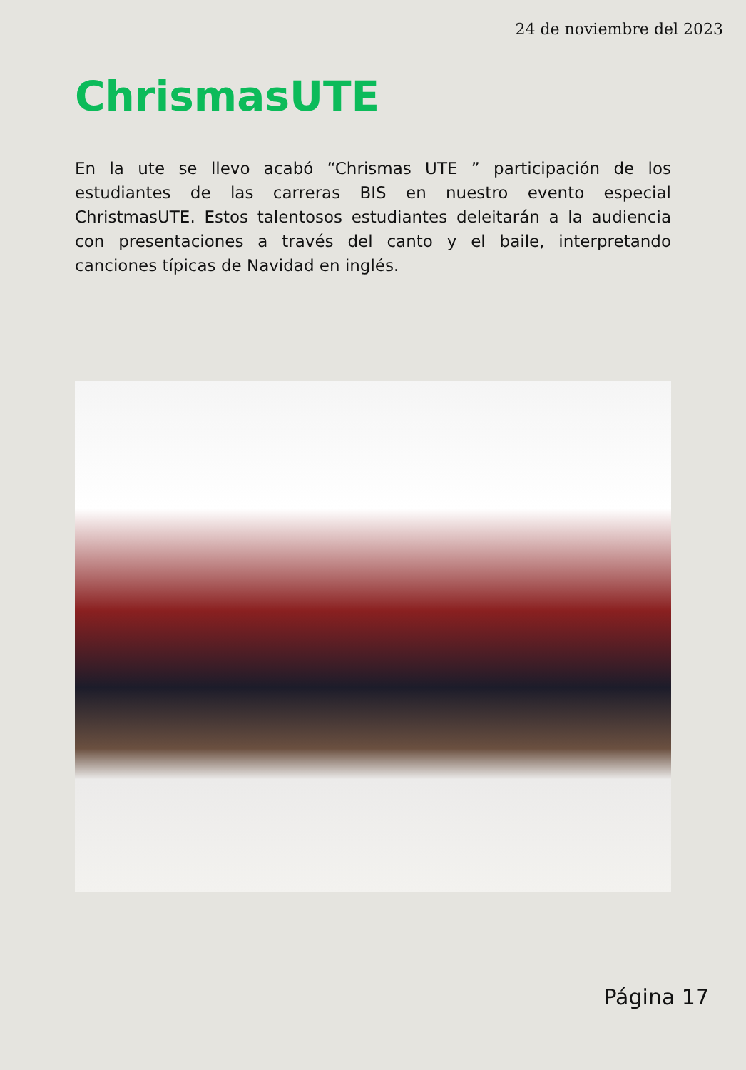24 de noviembre del 2023
ChrismasUTE
En la ute se llevo acabó “Chrismas UTE ” participación de los estudiantes de las carreras BIS en nuestro evento especial ChristmasUTE. Estos talentosos estudiantes deleitarán a la audiencia con presentaciones a través del canto y el baile, interpretando canciones típicas de Navidad en inglés.
Página 17